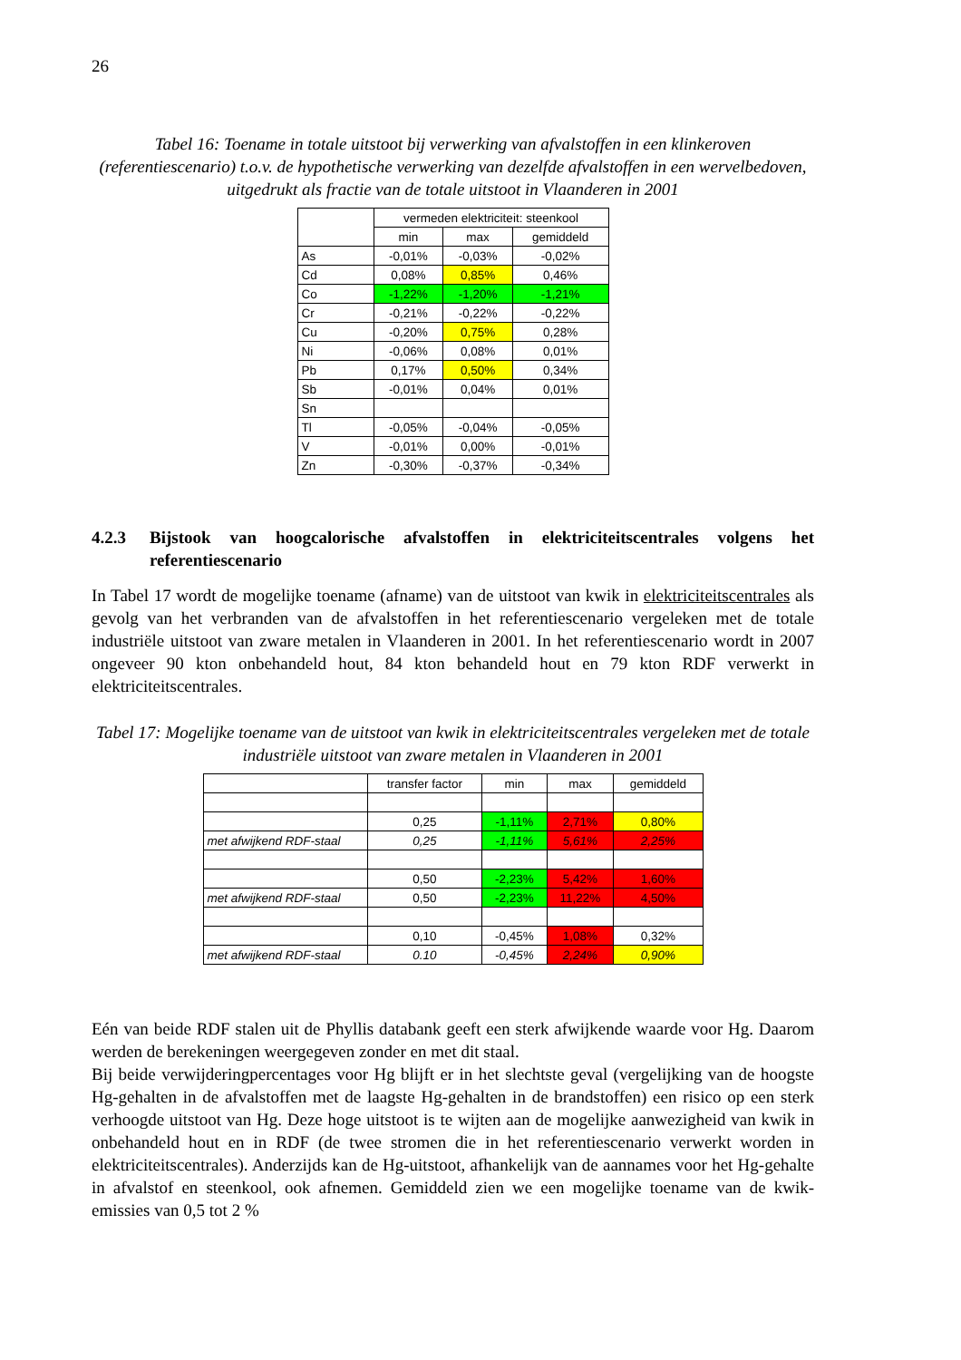26
Tabel 16: Toename in totale uitstoot bij verwerking van afvalstoffen in een klinkeroven (referentiescenario) t.o.v. de hypothetische verwerking van dezelfde afvalstoffen in een wervelbedoven, uitgedrukt als fractie van de totale uitstoot in Vlaanderen in 2001
| | vermeden elektriciteit: steenkool | | |
| --- | --- | --- | --- |
| | min | max | gemiddeld |
| As | -0,01% | -0,03% | -0,02% |
| Cd | 0,08% | 0,85% | 0,46% |
| Co | -1,22% | -1,20% | -1,21% |
| Cr | -0,21% | -0,22% | -0,22% |
| Cu | -0,20% | 0,75% | 0,28% |
| Ni | -0,06% | 0,08% | 0,01% |
| Pb | 0,17% | 0,50% | 0,34% |
| Sb | -0,01% | 0,04% | 0,01% |
| Sn | | | |
| Tl | -0,05% | -0,04% | -0,05% |
| V | -0,01% | 0,00% | -0,01% |
| Zn | -0,30% | -0,37% | -0,34% |
4.2.3 Bijstook van hoogcalorische afvalstoffen in elektriciteitscentrales volgens het referentiescenario
In Tabel 17 wordt de mogelijke toename (afname) van de uitstoot van kwik in elektriciteitscentrales als gevolg van het verbranden van de afvalstoffen in het referentiescenario vergeleken met de totale industriële uitstoot van zware metalen in Vlaanderen in 2001. In het referentiescenario wordt in 2007 ongeveer 90 kton onbehandeld hout, 84 kton behandeld hout en 79 kton RDF verwerkt in elektriciteitscentrales.
Tabel 17: Mogelijke toename van de uitstoot van kwik in elektriciteitscentrales vergeleken met de totale industriële uitstoot van zware metalen in Vlaanderen in 2001
| | transfer factor | min | max | gemiddeld |
| --- | --- | --- | --- | --- |
| | 0,25 | -1,11% | 2,71% | 0,80% |
| met afwijkend RDF-staal | 0,25 | -1,11% | 5,61% | 2,25% |
| | 0,50 | -2,23% | 5,42% | 1,60% |
| met afwijkend RDF-staal | 0,50 | -2,23% | 11,22% | 4,50% |
| | 0,10 | -0,45% | 1,08% | 0,32% |
| met afwijkend RDF-staal | 0.10 | -0,45% | 2,24% | 0,90% |
Eén van beide RDF stalen uit de Phyllis databank geeft een sterk afwijkende waarde voor Hg. Daarom werden de berekeningen weergegeven zonder en met dit staal.
Bij beide verwijderingpercentages voor Hg blijft er in het slechtste geval (vergelijking van de hoogste Hg-gehalten in de afvalstoffen met de laagste Hg-gehalten in de brandstoffen) een risico op een sterk verhoogde uitstoot van Hg. Deze hoge uitstoot is te wijten aan de mogelijke aanwezigheid van kwik in onbehandeld hout en in RDF (de twee stromen die in het referentiescenario verwerkt worden in elektriciteitscentrales). Anderzijds kan de Hg-uitstoot, afhankelijk van de aannames voor het Hg-gehalte in afvalstof en steenkool, ook afnemen. Gemiddeld zien we een mogelijke toename van de kwik-emissies van 0,5 tot 2 %